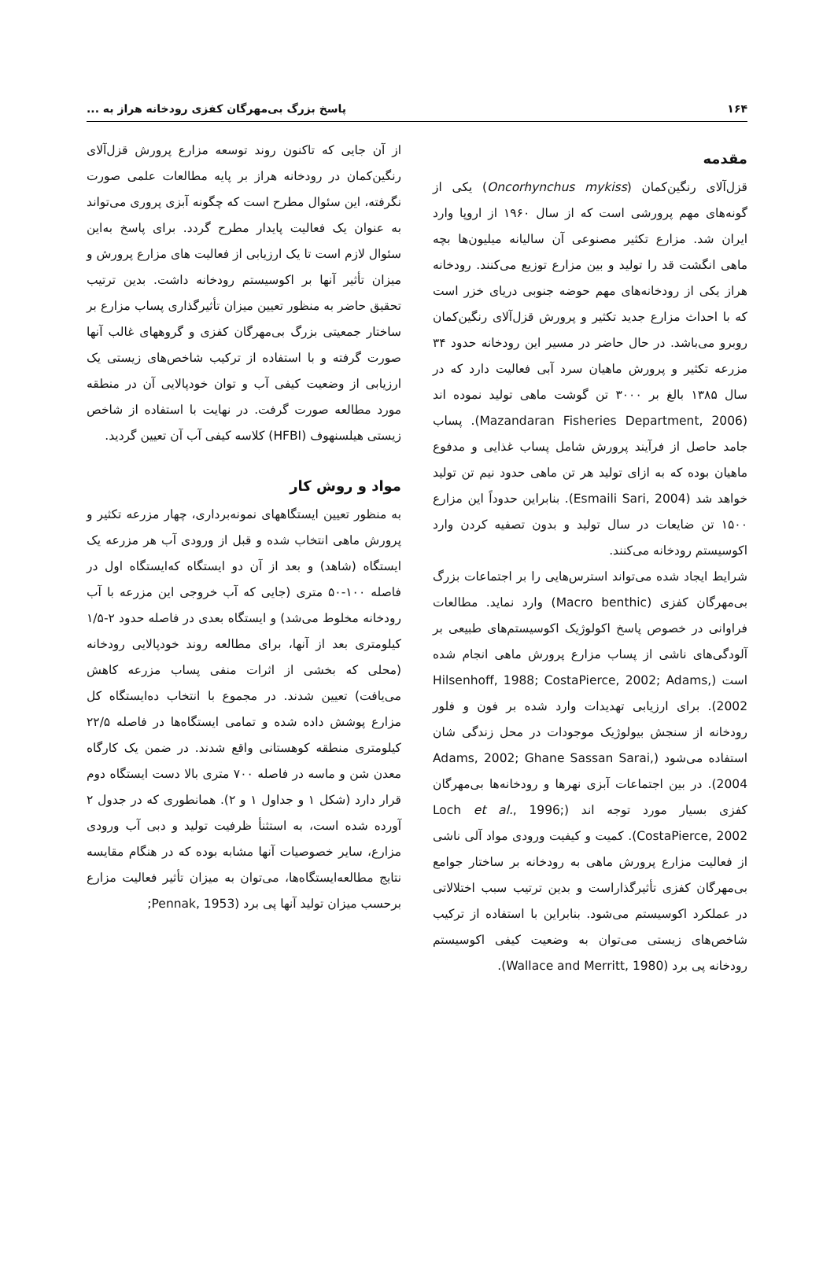۱۶۴ پاسخ بزرگ بی‌مهرگان کفزی رودخانه هراز به ...
مقدمه
قزل‌آلای رنگین‌کمان (Oncorhynchus mykiss) یکی از گونه‌های مهم پرورشی است که از سال ۱۹۶۰ از اروپا وارد ایران شد. مزارع تکثیر مصنوعی آن سالیانه میلیون‌ها بچه ماهی انگشت قد را تولید و بین مزارع توزیع می‌کنند. رودخانه هراز یکی از رودخانه‌های مهم حوضه جنوبی دریای خزر است که با احداث مزارع جدید تکثیر و پرورش قزل‌آلای رنگین‌کمان روبرو می‌باشد. در حال حاضر در مسیر این رودخانه حدود ۳۴ مزرعه تکثیر و پرورش ماهیان سرد آبی فعالیت دارد که در سال ۱۳۸۵ بالغ بر ۳۰۰۰ تن گوشت ماهی تولید نموده اند (Mazandaran Fisheries Department, 2006). پساب جامد حاصل از فرآیند پرورش شامل پساب غذایی و مدفوع ماهیان بوده که به ازای تولید هر تن ماهی حدود نیم تن تولید خواهد شد (Esmaili Sari, 2004). بنابراین حدوداً این مزارع ۱۵۰۰ تن ضایعات در سال تولید و بدون تصفیه کردن وارد اکوسیستم رودخانه می‌کنند.
شرایط ایجاد شده می‌تواند استرس‌هایی را بر اجتماعات بزرگ بی‌مهرگان کفزی (Macro benthic) وارد نماید. مطالعات فراوانی در خصوص پاسخ اکولوژیک اکوسیستم‌های طبیعی بر آلودگی‌های ناشی از پساب مزارع پرورش ماهی انجام شده است (Hilsenhoff, 1988; CostaPierce, 2002; Adams, 2002). برای ارزیابی تهدیدات وارد شده بر فون و فلور رودخانه از سنجش بیولوژیک موجودات در محل زندگی شان استفاده می‌شود (Adams, 2002; Ghane Sassan Sarai, 2004). در بین اجتماعات آبزی نهرها و رودخانه‌ها بی‌مهرگان کفزی بسیار مورد توجه اند (Loch et al., 1996; CostaPierce, 2002). کمیت و کیفیت ورودی مواد آلی ناشی از فعالیت مزارع پرورش ماهی به رودخانه بر ساختار جوامع بی‌مهرگان کفزی تأثیرگذاراست و بدین ترتیب سبب اختلالاتی در عملکرد اکوسیستم می‌شود. بنابراین با استفاده از ترکیب شاخص‌های زیستی می‌توان به وضعیت کیفی اکوسیستم رودخانه پی برد (Wallace and Merritt, 1980).
از آن جایی که تاکنون روند توسعه مزارع پرورش قزل‌آلای رنگین‌کمان در رودخانه هراز بر پایه مطالعات علمی صورت نگرفته، این سئوال مطرح است که چگونه آبزی پروری می‌تواند به عنوان یک فعالیت پایدار مطرح گردد. برای پاسخ به‌این سئوال لازم است تا یک ارزیابی از فعالیت های مزارع پرورش و میزان تأثیر آنها بر اکوسیستم رودخانه داشت. بدین ترتیب تحقیق حاضر به منظور تعیین میزان تأثیرگذاری پساب مزارع بر ساختار جمعیتی بزرگ بی‌مهرگان کفزی و گروههای غالب آنها صورت گرفته و با استفاده از ترکیب شاخص‌های زیستی یک ارزیابی از وضعیت کیفی آب و توان خودپالایی آن در منطقه مورد مطالعه صورت گرفت. در نهایت با استفاده از شاخص زیستی هیلسنهوف (HFBI) کلاسه کیفی آب آن تعیین گردید.
مواد و روش کار
به منظور تعیین ایستگاههای نمونه‌برداری، چهار مزرعه تکثیر و پرورش ماهی انتخاب شده و قبل از ورودی آب هر مزرعه یک ایستگاه (شاهد) و بعد از آن دو ایستگاه که‌ایستگاه اول در فاصله ۱۰۰-۵۰ متری (جایی که آب خروجی این مزرعه با آب رودخانه مخلوط می‌شد) و ایستگاه بعدی در فاصله حدود ۲-۱/۵ کیلومتری بعد از آنها، برای مطالعه روند خودپالایی رودخانه (محلی که بخشی از اثرات منفی پساب مزرعه کاهش می‌یافت) تعیین شدند. در مجموع با انتخاب ده‌ایستگاه کل مزارع پوشش داده شده و تمامی ایستگاه‌ها در فاصله ۲۲/۵ کیلومتری منطقه کوهستانی واقع شدند. در ضمن یک کارگاه معدن شن و ماسه در فاصله ۷۰۰ متری بالا دست ایستگاه دوم قرار دارد (شکل ۱ و جداول ۱ و ۲). همانطوری که در جدول ۲ آورده شده است، به استثنأ ظرفیت تولید و دبی آب ورودی مزارع، سایر خصوصیات آنها مشابه بوده که در هنگام مقایسه نتایج مطالعه‌ایستگاه‌ها، می‌توان به میزان تأثیر فعالیت مزارع برحسب میزان تولید آنها پی برد (Pennak, 1953;